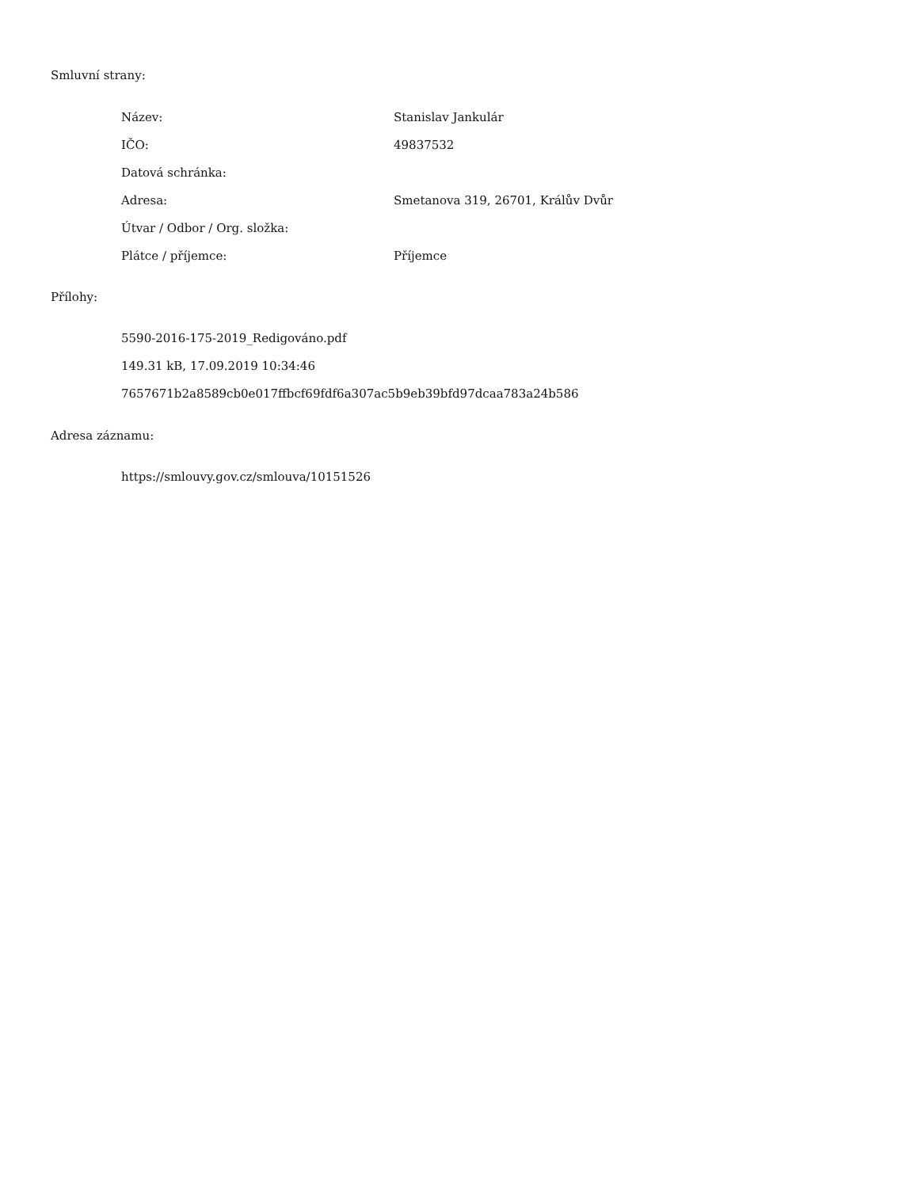Smluvní strany:
| Název: | Stanislav Jankulár |
| IČO: | 49837532 |
| Datová schránka: | |
| Adresa: | Smetanova 319, 26701, Králův Dvůr |
| Útvar / Odbor / Org. složka: | |
| Plátce / příjemce: | Příjemce |
Přílohy:
5590-2016-175-2019_Redigováno.pdf
149.31 kB, 17.09.2019 10:34:46
7657671b2a8589cb0e017ffbcf69fdf6a307ac5b9eb39bfd97dcaa783a24b586
Adresa záznamu:
https://smlouvy.gov.cz/smlouva/10151526